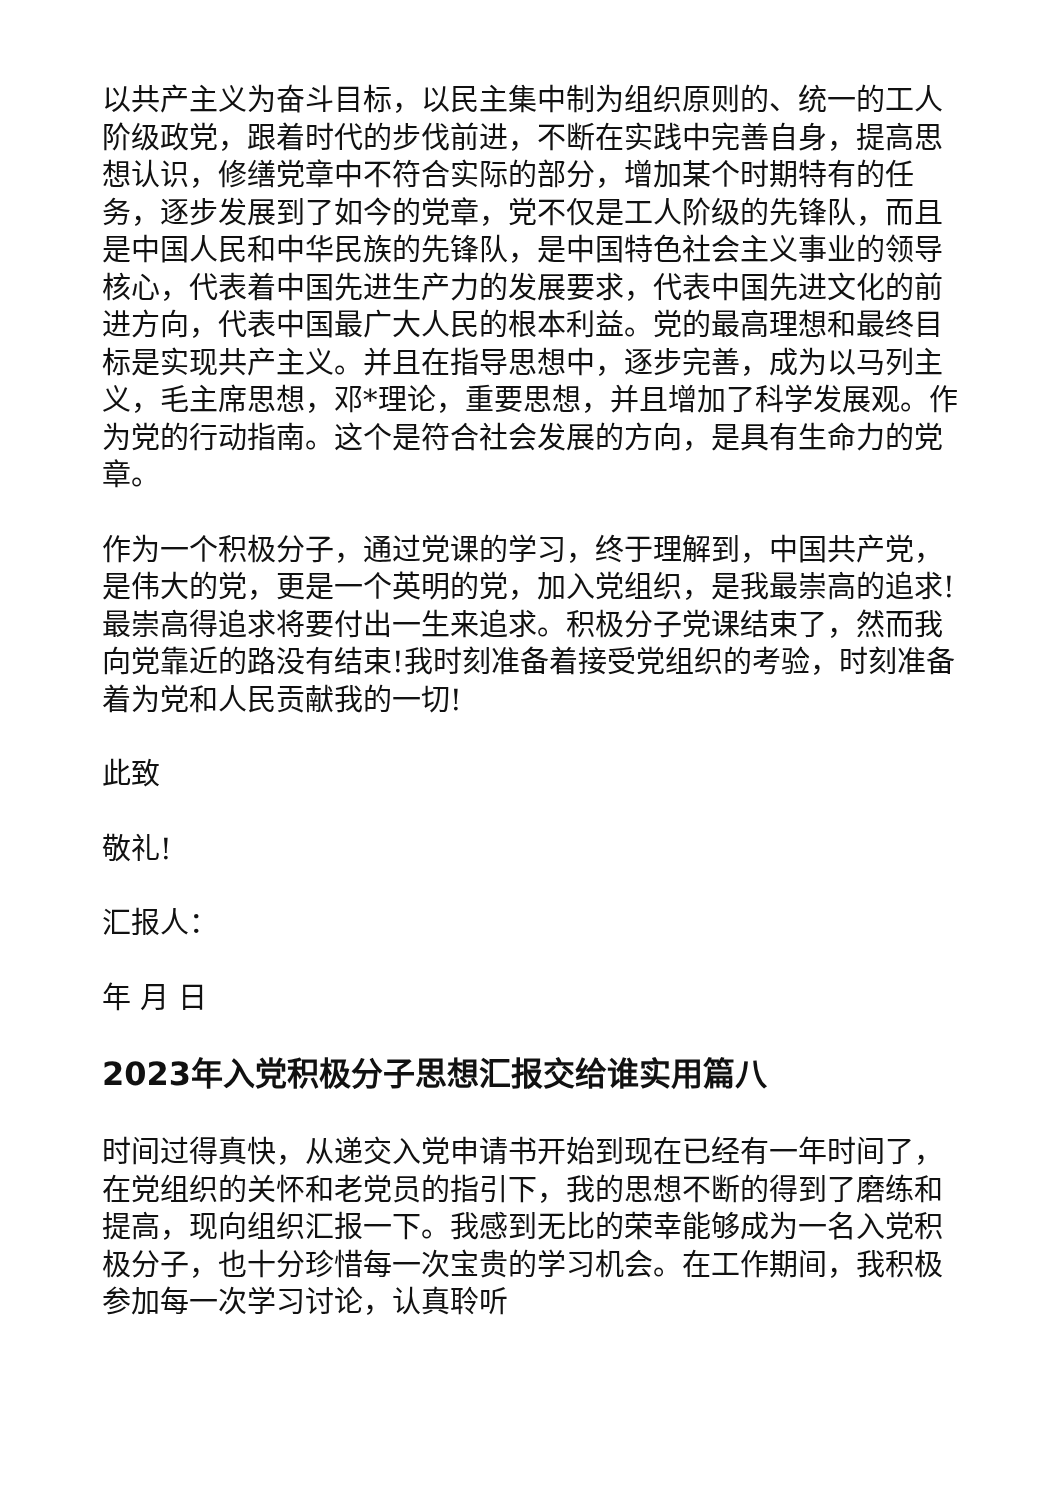以共产主义为奋斗目标，以民主集中制为组织原则的、统一的工人阶级政党，跟着时代的步伐前进，不断在实践中完善自身，提高思想认识，修缮党章中不符合实际的部分，增加某个时期特有的任务，逐步发展到了如今的党章，党不仅是工人阶级的先锋队，而且是中国人民和中华民族的先锋队，是中国特色社会主义事业的领导核心，代表着中国先进生产力的发展要求，代表中国先进文化的前进方向，代表中国最广大人民的根本利益。党的最高理想和最终目标是实现共产主义。并且在指导思想中，逐步完善，成为以马列主义，毛主席思想，邓*理论，重要思想，并且增加了科学发展观。作为党的行动指南。这个是符合社会发展的方向，是具有生命力的党章。
作为一个积极分子，通过党课的学习，终于理解到，中国共产党，是伟大的党，更是一个英明的党，加入党组织，是我最崇高的追求!最崇高得追求将要付出一生来追求。积极分子党课结束了，然而我向党靠近的路没有结束!我时刻准备着接受党组织的考验，时刻准备着为党和人民贡献我的一切!
此致
敬礼!
汇报人：
年 月 日
2023年入党积极分子思想汇报交给谁实用篇八
时间过得真快，从递交入党申请书开始到现在已经有一年时间了，在党组织的关怀和老党员的指引下，我的思想不断的得到了磨练和提高，现向组织汇报一下。我感到无比的荣幸能够成为一名入党积极分子，也十分珍惜每一次宝贵的学习机会。在工作期间，我积极参加每一次学习讨论，认真聆听